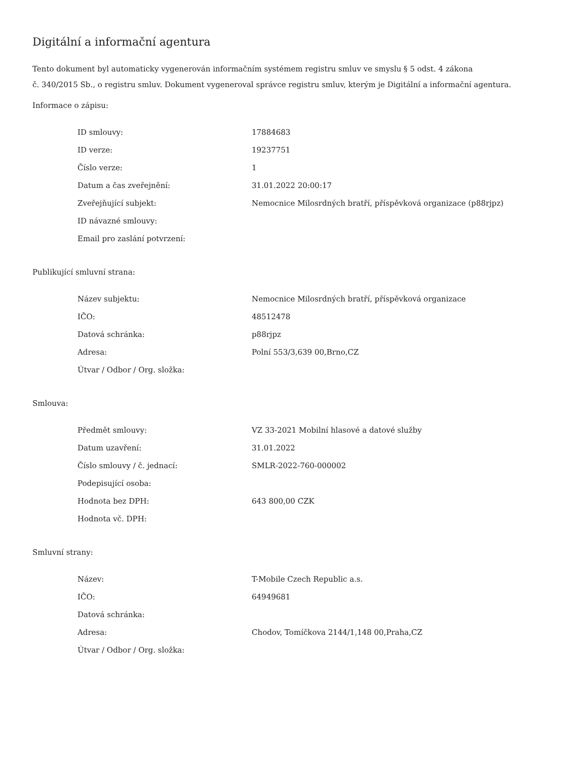Digitální a informační agentura
Tento dokument byl automaticky vygenerován informačním systémem registru smluv ve smyslu § 5 odst. 4 zákona
č. 340/2015 Sb., o registru smluv. Dokument vygeneroval správce registru smluv, kterým je Digitální a informační agentura.
Informace o zápisu:
| ID smlouvy: | 17884683 |
| ID verze: | 19237751 |
| Číslo verze: | 1 |
| Datum a čas zveřejnění: | 31.01.2022 20:00:17 |
| Zveřejňující subjekt: | Nemocnice Milosrdných bratří, příspěvková organizace (p88rjpz) |
| ID návazné smlouvy: | |
| Email pro zaslání potvrzení: | |
Publikující smluvní strana:
| Název subjektu: | Nemocnice Milosrdných bratří, příspěvková organizace |
| IČO: | 48512478 |
| Datová schránka: | p88rjpz |
| Adresa: | Polní 553/3,639 00,Brno,CZ |
| Útvar / Odbor / Org. složka: | |
Smlouva:
| Předmět smlouvy: | VZ 33-2021 Mobilní hlasové a datové služby |
| Datum uzavření: | 31.01.2022 |
| Číslo smlouvy / č. jednací: | SMLR-2022-760-000002 |
| Podepisující osoba: | |
| Hodnota bez DPH: | 643 800,00 CZK |
| Hodnota vč. DPH: | |
Smluvní strany:
| Název: | T-Mobile Czech Republic a.s. |
| IČO: | 64949681 |
| Datová schránka: | |
| Adresa: | Chodov, Tomíčkova 2144/1,148 00,Praha,CZ |
| Útvar / Odbor / Org. složka: | |